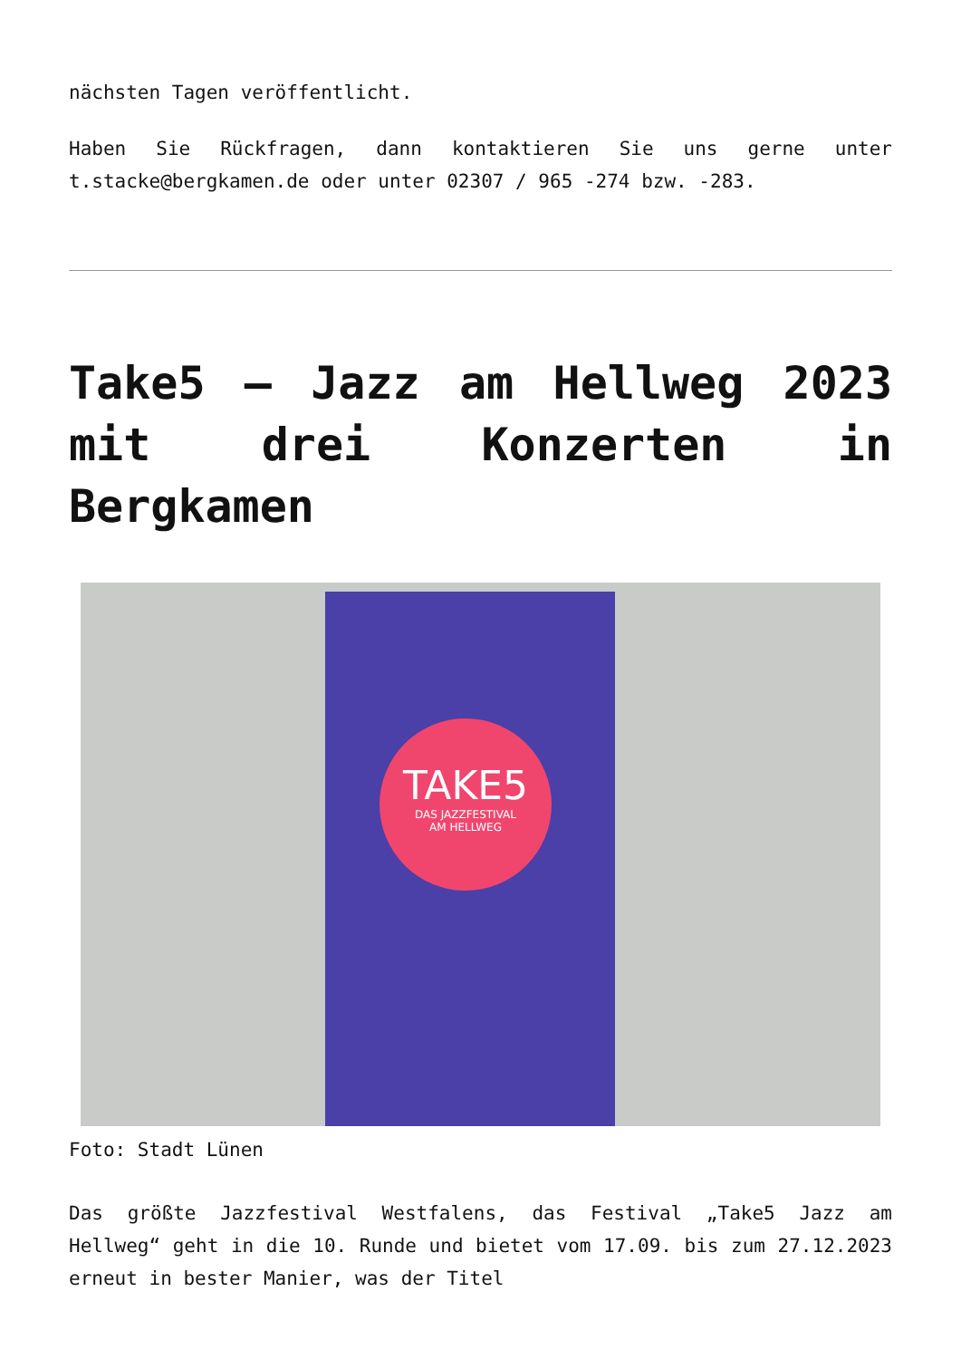nächsten Tagen veröffentlicht.
Haben Sie Rückfragen, dann kontaktieren Sie uns gerne unter t.stacke@bergkamen.de oder unter 02307 / 965 -274 bzw. -283.
Take5 – Jazz am Hellweg 2023 mit drei Konzerten in Bergkamen
TAKE5
DAS JAZZFESTIVAL
AM HELLWEG
Foto: Stadt Lünen
Das größte Jazzfestival Westfalens, das Festival „Take5 Jazz am Hellweg“ geht in die 10. Runde und bietet vom 17.09. bis zum 27.12.2023 erneut in bester Manier, was der Titel